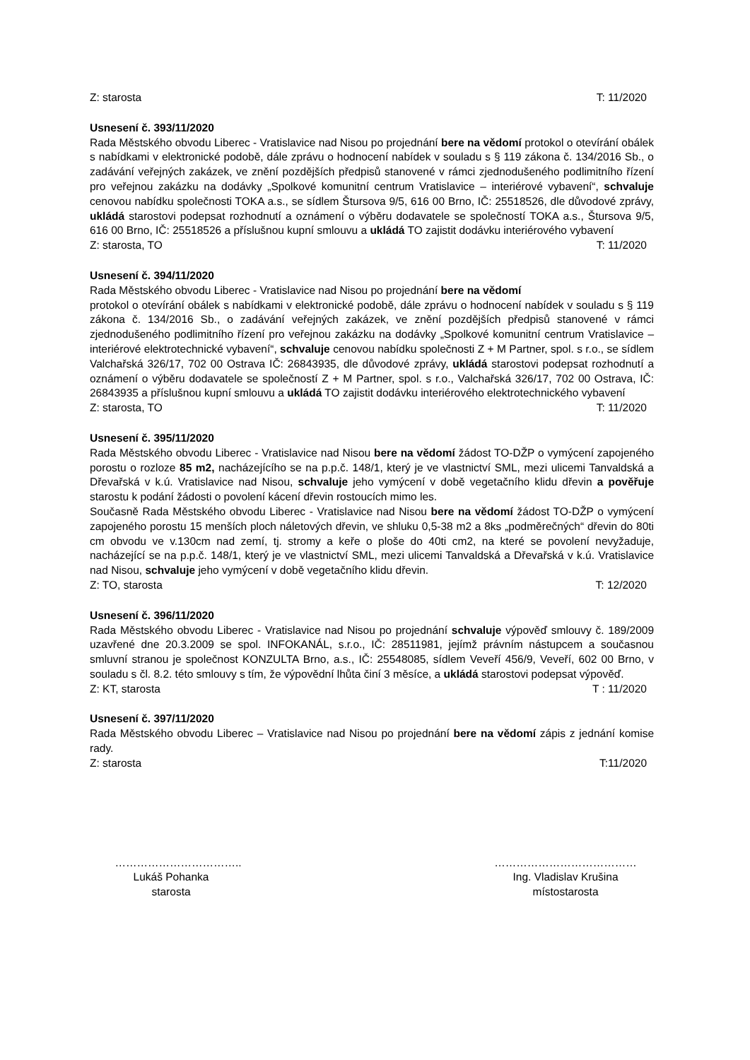Z: starosta T: 11/2020
Usnesení č. 393/11/2020
Rada Městského obvodu Liberec - Vratislavice nad Nisou po projednání bere na vědomí protokol o otevírání obálek s nabídkami v elektronické podobě, dále zprávu o hodnocení nabídek v souladu s § 119 zákona č. 134/2016 Sb., o zadávání veřejných zakázek, ve znění pozdějších předpisů stanovené v rámci zjednodušeného podlimitního řízení pro veřejnou zakázku na dodávky „Spolkové komunitní centrum Vratislavice – interiérové vybavení“, schvaluje cenovou nabídku společnosti TOKA a.s., se sídlem Štursova 9/5, 616 00 Brno, IČ: 25518526, dle důvodové zprávy, ukládá starostovi podepsat rozhodnutí a oznámení o výběru dodavatele se společností TOKA a.s., Štursova 9/5, 616 00 Brno, IČ: 25518526 a příslušnou kupní smlouvu a ukládá TO zajistit dodávku interiérového vybavení
Z: starosta, TO T: 11/2020
Usnesení č. 394/11/2020
Rada Městského obvodu Liberec - Vratislavice nad Nisou po projednání bere na vědomí
protokol o otevírání obálek s nabídkami v elektronické podobě, dále zprávu o hodnocení nabídek v souladu s § 119 zákona č. 134/2016 Sb., o zadávání veřejných zakázek, ve znění pozdějších předpisů stanovené v rámci zjednodušeného podlimitního řízení pro veřejnou zakázku na dodávky „Spolkové komunitní centrum Vratislavice – interiérové elektrotechnické vybavení“, schvaluje cenovou nabídku společnosti Z + M Partner, spol. s r.o., se sídlem Valchařská 326/17, 702 00 Ostrava IČ: 26843935, dle důvodové zprávy, ukládá starostovi podepsat rozhodnutí a oznámení o výběru dodavatele se společností Z + M Partner, spol. s r.o., Valchařská 326/17, 702 00 Ostrava, IČ: 26843935 a příslušnou kupní smlouvu a ukládá TO zajistit dodávku interiérového elektrotechnického vybavení
Z: starosta, TO T: 11/2020
Usnesení č. 395/11/2020
Rada Městského obvodu Liberec - Vratislavice nad Nisou bere na vědomí žádost TO-DŽP o vymýcení zapojeného porostu o rozloze 85 m2, nacházejícího se na p.p.č. 148/1, který je ve vlastnictví SML, mezi ulicemi Tanvaldská a Dřevařská v k.ú. Vratislavice nad Nisou, schvaluje jeho vymýcení v době vegetačního klidu dřevin a pověřuje starostu k podání žádosti o povolení kácení dřevin rostoucích mimo les.
Současně Rada Městského obvodu Liberec - Vratislavice nad Nisou bere na vědomí žádost TO-DŽP o vymýcení zapojeného porostu 15 menších ploch náletových dřevin, ve shluku 0,5-38 m2 a 8ks „podměrečných“ dřevin do 80ti cm obvodu ve v.130cm nad zemí, tj. stromy a keře o ploše do 40ti cm2, na které se povolení nevyžaduje, nacházející se na p.p.č. 148/1, který je ve vlastnictví SML, mezi ulicemi Tanvaldská a Dřevařská v k.ú. Vratislavice nad Nisou, schvaluje jeho vymýcení v době vegetačního klidu dřevin.
Z: TO, starosta T: 12/2020
Usnesení č. 396/11/2020
Rada Městského obvodu Liberec - Vratislavice nad Nisou po projednání schvaluje výpověď smlouvy č. 189/2009 uzavřené dne 20.3.2009 se spol. INFOKANÁL, s.r.o., IČ: 28511981, jejímž právním nástupcem a současnou smluvní stranou je společnost KONZULTA Brno, a.s., IČ: 25548085, sídlem Veveří 456/9, Veveří, 602 00 Brno, v souladu s čl. 8.2. této smlouvy s tím, že výpovědní lhůta činí 3 měsíce, a ukládá starostovi podepsat výpověď.
Z: KT, starosta T : 11/2020
Usnesení č. 397/11/2020
Rada Městského obvodu Liberec – Vratislavice nad Nisou po projednání bere na vědomí zápis z jednání komise rady.
Z: starosta T:11/2020
……………………………..
Lukáš Pohanka
starosta
…………………………………
Ing. Vladislav Krušina
místostarosta